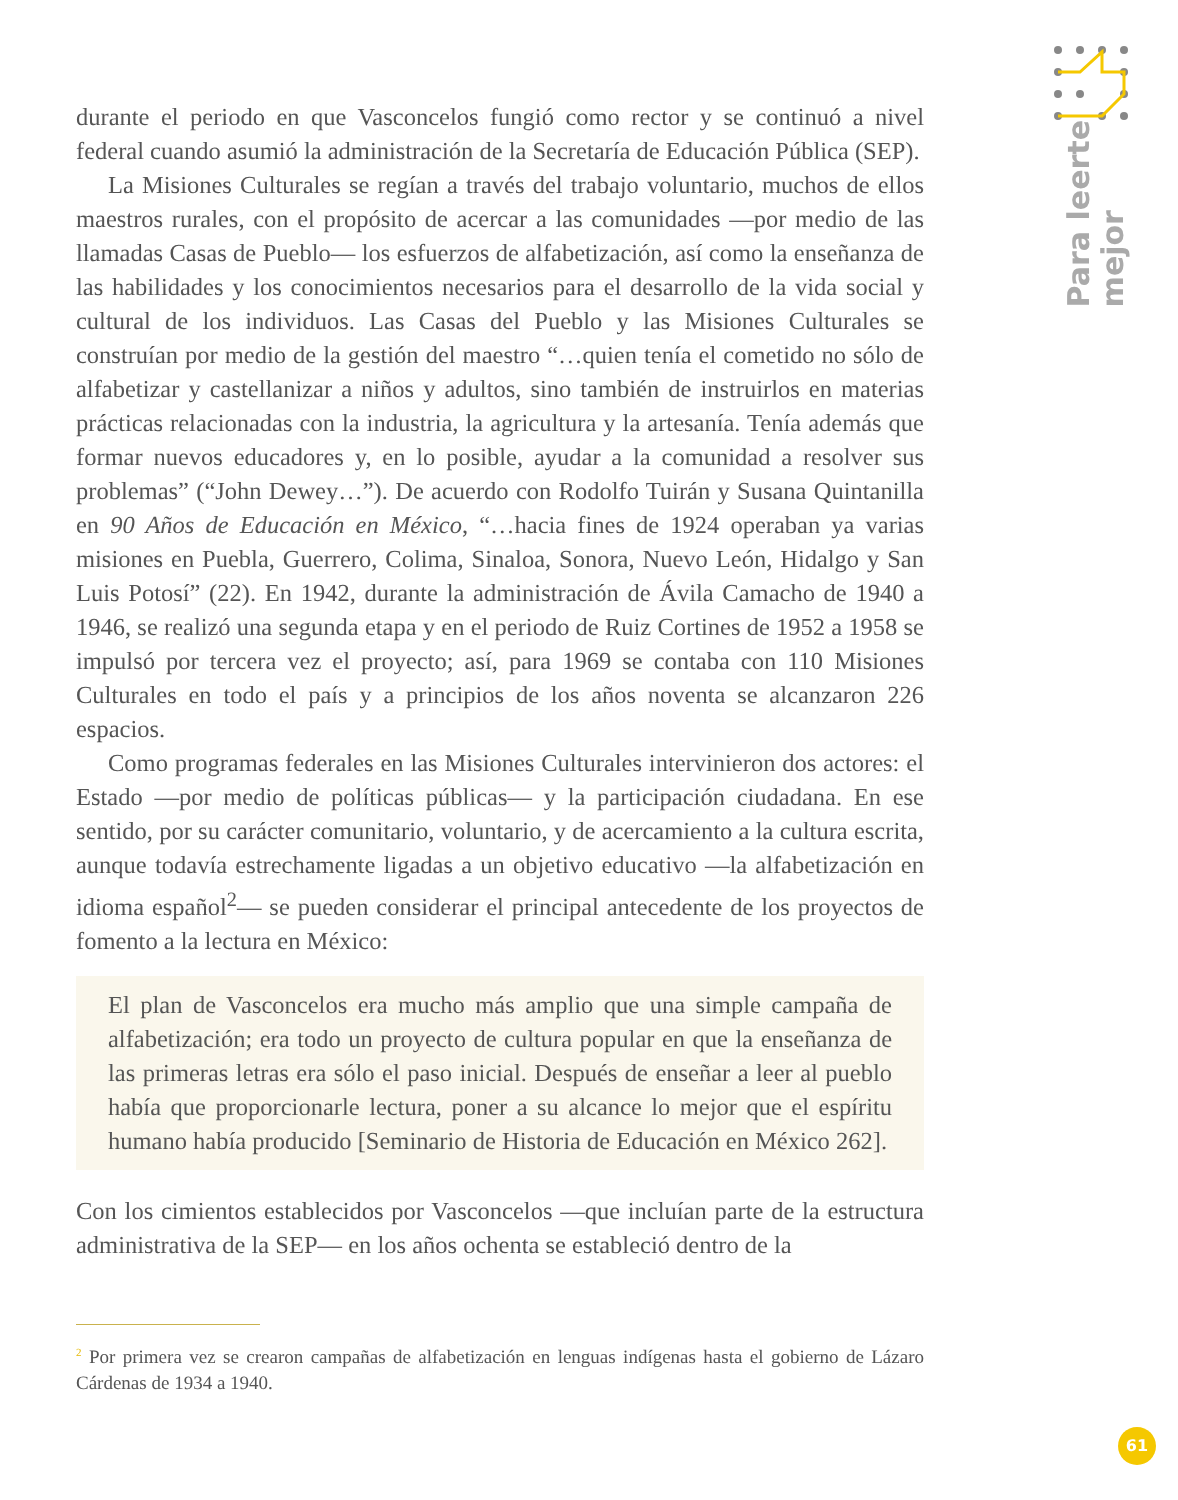Para leerte
mejor
durante el periodo en que Vasconcelos fungió como rector y se continuó a nivel federal cuando asumió la administración de la Secretaría de Educación Pública (SEP).
La Misiones Culturales se regían a través del trabajo voluntario, muchos de ellos maestros rurales, con el propósito de acercar a las comunidades —por medio de las llamadas Casas de Pueblo— los esfuerzos de alfabetización, así como la enseñanza de las habilidades y los conocimientos necesarios para el desarrollo de la vida social y cultural de los individuos. Las Casas del Pueblo y las Misiones Culturales se construían por medio de la gestión del maestro “…quien tenía el cometido no sólo de alfabetizar y castellanizar a niños y adultos, sino también de instruirlos en materias prácticas relacionadas con la industria, la agricultura y la artesanía. Tenía además que formar nuevos educadores y, en lo posible, ayudar a la comunidad a resolver sus problemas” (“John Dewey…”). De acuerdo con Rodolfo Tuirán y Susana Quintanilla en 90 Años de Educación en México, “…hacia fines de 1924 operaban ya varias misiones en Puebla, Guerrero, Colima, Sinaloa, Sonora, Nuevo León, Hidalgo y San Luis Potosí” (22). En 1942, durante la administración de Ávila Camacho de 1940 a 1946, se realizó una segunda etapa y en el periodo de Ruiz Cortines de 1952 a 1958 se impulsó por tercera vez el proyecto; así, para 1969 se contaba con 110 Misiones Culturales en todo el país y a principios de los años noventa se alcanzaron 226 espacios.
Como programas federales en las Misiones Culturales intervinieron dos actores: el Estado —por medio de políticas públicas— y la participación ciudadana. En ese sentido, por su carácter comunitario, voluntario, y de acercamiento a la cultura escrita, aunque todavía estrechamente ligadas a un objetivo educativo —la alfabetización en idioma español<sup>2</sup>— se pueden considerar el principal antecedente de los proyectos de fomento a la lectura en México:
El plan de Vasconcelos era mucho más amplio que una simple campaña de alfabetización; era todo un proyecto de cultura popular en que la enseñanza de las primeras letras era sólo el paso inicial. Después de enseñar a leer al pueblo había que proporcionarle lectura, poner a su alcance lo mejor que el espíritu humano había producido [Seminario de Historia de Educación en México 262].
Con los cimientos establecidos por Vasconcelos —que incluían parte de la estructura administrativa de la SEP— en los años ochenta se estableció dentro de la
<sup>2</sup> Por primera vez se crearon campañas de alfabetización en lenguas indígenas hasta el gobierno de Lázaro Cárdenas de 1934 a 1940.
61